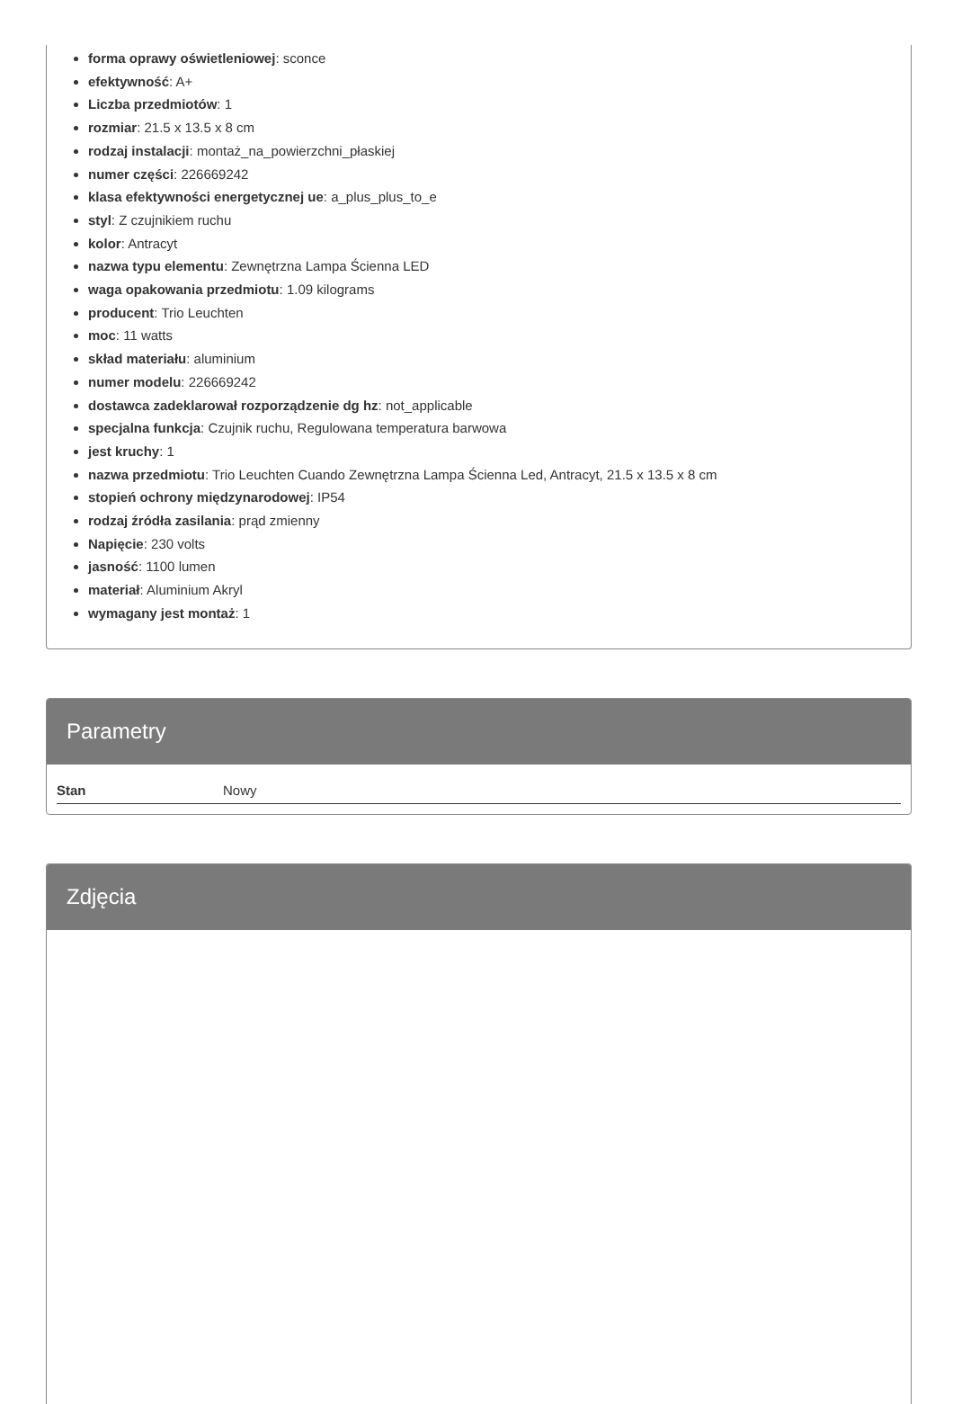forma oprawy oświetleniowej: sconce
efektywność: A+
Liczba przedmiotów: 1
rozmiar: 21.5 x 13.5 x 8 cm
rodzaj instalacji: montaż_na_powierzchni_płaskiej
numer części: 226669242
klasa efektywności energetycznej ue: a_plus_plus_to_e
styl: Z czujnikiem ruchu
kolor: Antracyt
nazwa typu elementu: Zewnętrzna Lampa Ścienna LED
waga opakowania przedmiotu: 1.09 kilograms
producent: Trio Leuchten
moc: 11 watts
skład materiału: aluminium
numer modelu: 226669242
dostawca zadeklarował rozporządzenie dg hz: not_applicable
specjalna funkcja: Czujnik ruchu, Regulowana temperatura barwowa
jest kruchy: 1
nazwa przedmiotu: Trio Leuchten Cuando Zewnętrzna Lampa Ścienna Led, Antracyt, 21.5 x 13.5 x 8 cm
stopień ochrony międzynarodowej: IP54
rodzaj źródła zasilania: prąd zmienny
Napięcie: 230 volts
jasność: 1100 lumen
materiał: Aluminium Akryl
wymagany jest montaż: 1
Parametry
| Stan | Nowy |
Zdjęcia